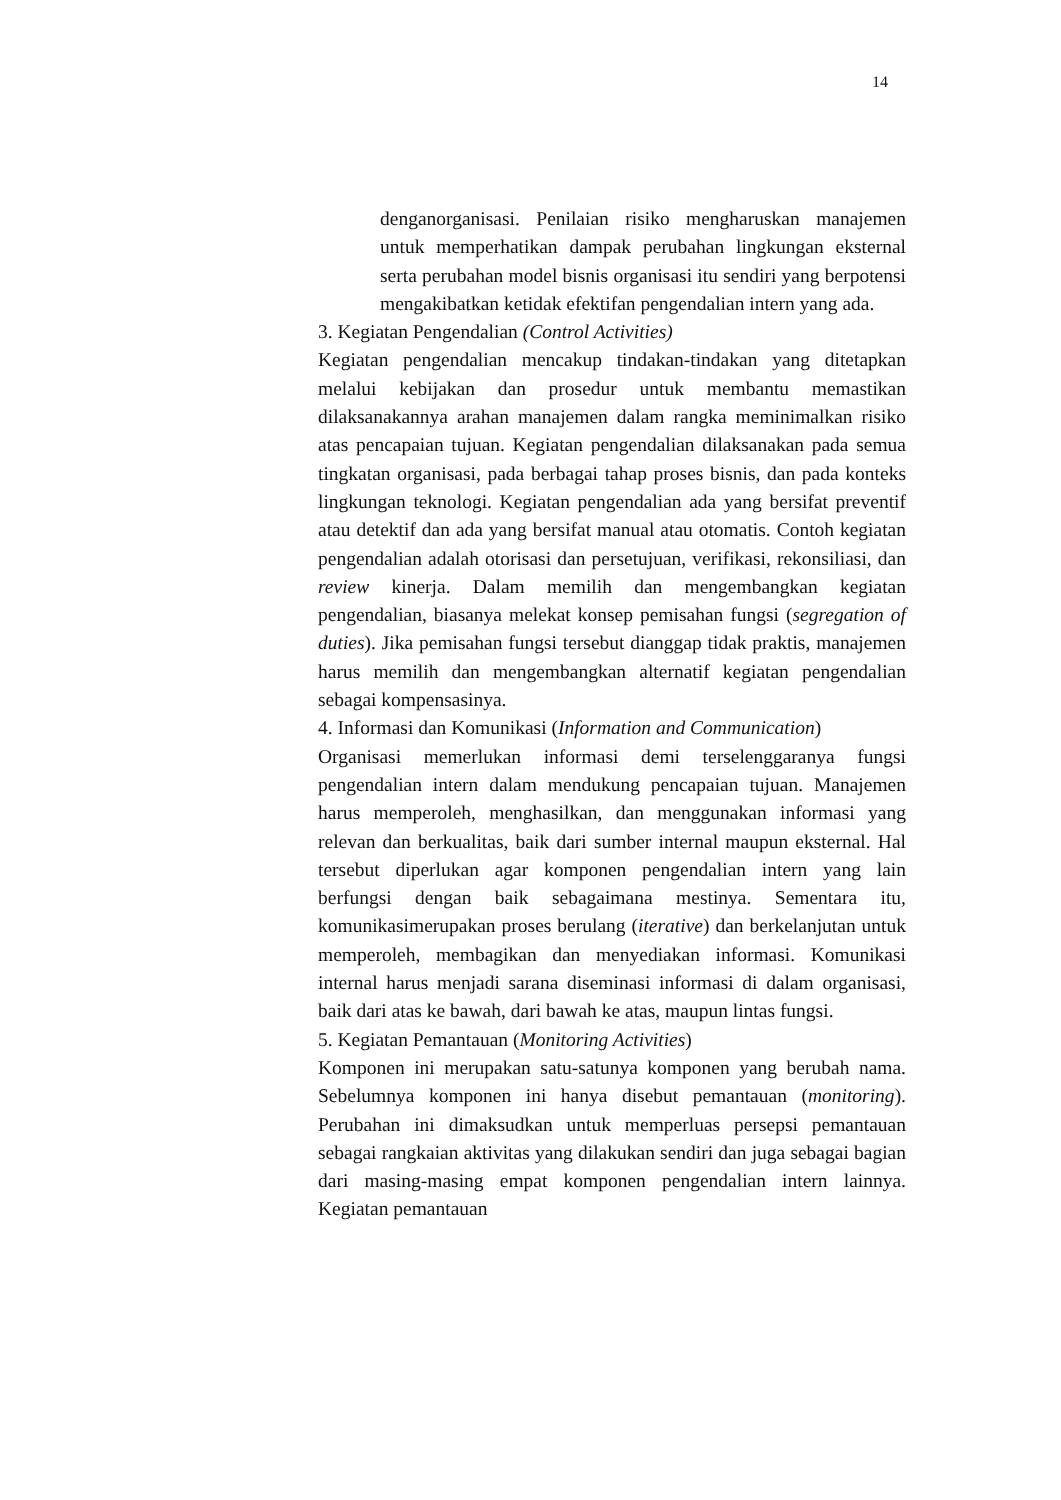14
denganorganisasi. Penilaian risiko mengharuskan manajemen untuk memperhatikan dampak perubahan lingkungan eksternal serta perubahan model bisnis organisasi itu sendiri yang berpotensi mengakibatkan ketidak efektifan pengendalian intern yang ada.
3. Kegiatan Pengendalian (Control Activities)
Kegiatan pengendalian mencakup tindakan-tindakan yang ditetapkan melalui kebijakan dan prosedur untuk membantu memastikan dilaksanakannya arahan manajemen dalam rangka meminimalkan risiko atas pencapaian tujuan. Kegiatan pengendalian dilaksanakan pada semua tingkatan organisasi, pada berbagai tahap proses bisnis, dan pada konteks lingkungan teknologi. Kegiatan pengendalian ada yang bersifat preventif atau detektif dan ada yang bersifat manual atau otomatis. Contoh kegiatan pengendalian adalah otorisasi dan persetujuan, verifikasi, rekonsiliasi, dan review kinerja. Dalam memilih dan mengembangkan kegiatan pengendalian, biasanya melekat konsep pemisahan fungsi (segregation of duties). Jika pemisahan fungsi tersebut dianggap tidak praktis, manajemen harus memilih dan mengembangkan alternatif kegiatan pengendalian sebagai kompensasinya.
4. Informasi dan Komunikasi (Information and Communication)
Organisasi memerlukan informasi demi terselenggaranya fungsi pengendalian intern dalam mendukung pencapaian tujuan. Manajemen harus memperoleh, menghasilkan, dan menggunakan informasi yang relevan dan berkualitas, baik dari sumber internal maupun eksternal. Hal tersebut diperlukan agar komponen pengendalian intern yang lain berfungsi dengan baik sebagaimana mestinya. Sementara itu, komunikasimerupakan proses berulang (iterative) dan berkelanjutan untuk memperoleh, membagikan dan menyediakan informasi. Komunikasi internal harus menjadi sarana diseminasi informasi di dalam organisasi, baik dari atas ke bawah, dari bawah ke atas, maupun lintas fungsi.
5. Kegiatan Pemantauan (Monitoring Activities)
Komponen ini merupakan satu-satunya komponen yang berubah nama. Sebelumnya komponen ini hanya disebut pemantauan (monitoring). Perubahan ini dimaksudkan untuk memperluas persepsi pemantauan sebagai rangkaian aktivitas yang dilakukan sendiri dan juga sebagai bagian dari masing-masing empat komponen pengendalian intern lainnya. Kegiatan pemantauan